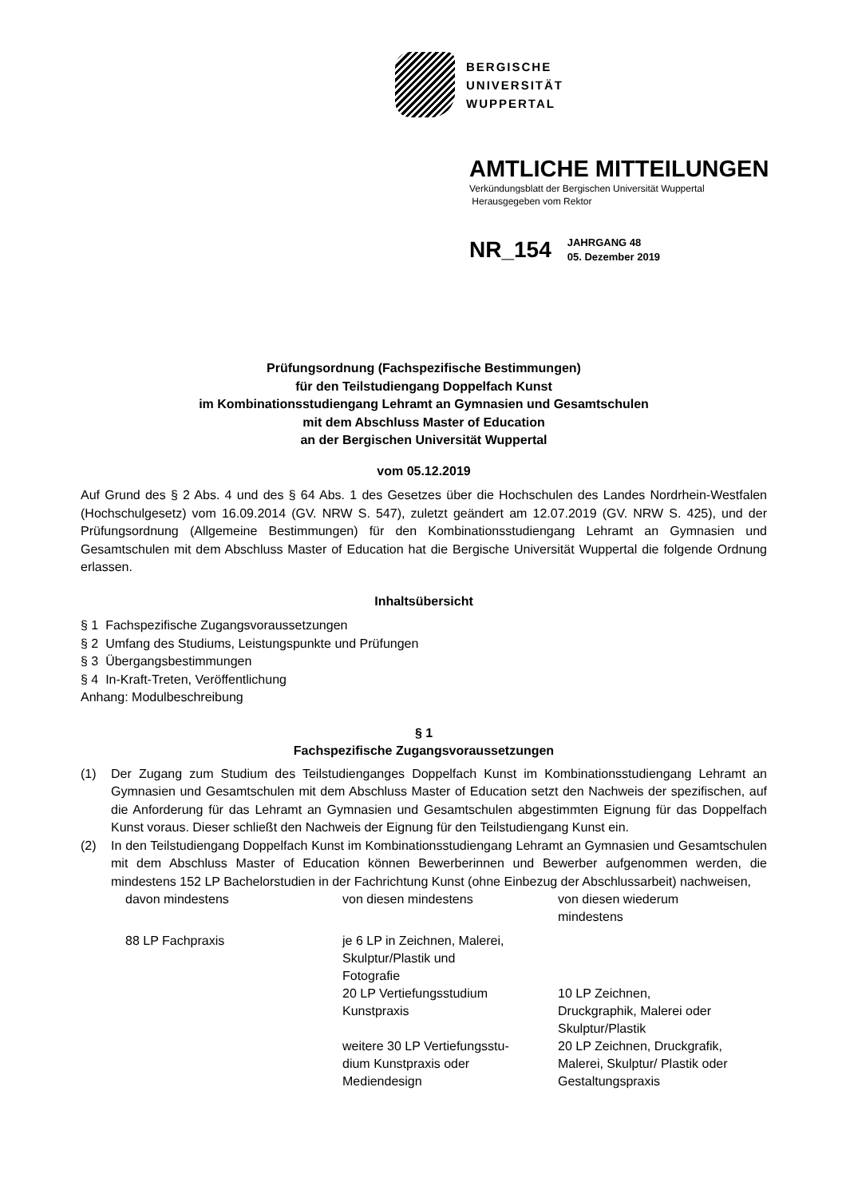BERGISCHE
UNIVERSITÄT
WUPPERTAL
AMTLICHE MITTEILUNGEN
Verkündungsblatt der Bergischen Universität Wuppertal
Herausgegeben vom Rektor
NR_154
JAHRGANG 48
05. Dezember 2019
Prüfungsordnung (Fachspezifische Bestimmungen)
für den Teilstudiengang Doppelfach Kunst
im Kombinationsstudiengang Lehramt an Gymnasien und Gesamtschulen
mit dem Abschluss Master of Education
an der Bergischen Universität Wuppertal
vom 05.12.2019
Auf Grund des § 2 Abs. 4 und des § 64 Abs. 1 des Gesetzes über die Hochschulen des Landes Nordrhein-Westfalen (Hochschulgesetz) vom 16.09.2014 (GV. NRW S. 547), zuletzt geändert am 12.07.2019 (GV. NRW S. 425), und der Prüfungsordnung (Allgemeine Bestimmungen) für den Kombinationsstudiengang Lehramt an Gymnasien und Gesamtschulen mit dem Abschluss Master of Education hat die Bergische Universität Wuppertal die folgende Ordnung erlassen.
Inhaltsübersicht
§ 1 Fachspezifische Zugangsvoraussetzungen
§ 2 Umfang des Studiums, Leistungspunkte und Prüfungen
§ 3 Übergangsbestimmungen
§ 4 In-Kraft-Treten, Veröffentlichung
Anhang: Modulbeschreibung
§ 1
Fachspezifische Zugangsvoraussetzungen
(1) Der Zugang zum Studium des Teilstudienganges Doppelfach Kunst im Kombinationsstudiengang Lehramt an Gymnasien und Gesamtschulen mit dem Abschluss Master of Education setzt den Nachweis der spezifischen, auf die Anforderung für das Lehramt an Gymnasien und Gesamtschulen abgestimmten Eignung für das Doppelfach Kunst voraus. Dieser schließt den Nachweis der Eignung für den Teilstudiengang Kunst ein.
(2) In den Teilstudiengang Doppelfach Kunst im Kombinationsstudiengang Lehramt an Gymnasien und Gesamtschulen mit dem Abschluss Master of Education können Bewerberinnen und Bewerber aufgenommen werden, die mindestens 152 LP Bachelorstudien in der Fachrichtung Kunst (ohne Einbezug der Abschlussarbeit) nachweisen,
| davon mindestens | von diesen mindestens | von diesen wiederum mindestens |
| 88 LP Fachpraxis | je 6 LP in Zeichnen, Malerei, Skulptur/Plastik und Fotografie | |
| | 20 LP Vertiefungsstudium Kunstpraxis | 10 LP Zeichnen, Druckgraphik, Malerei oder Skulptur/Plastik |
| | weitere 30 LP Vertiefungsstu- dium Kunstpraxis oder Mediendesign | 20 LP Zeichnen, Druckgrafik, Malerei, Skulptur/ Plastik oder Gestaltungspraxis |